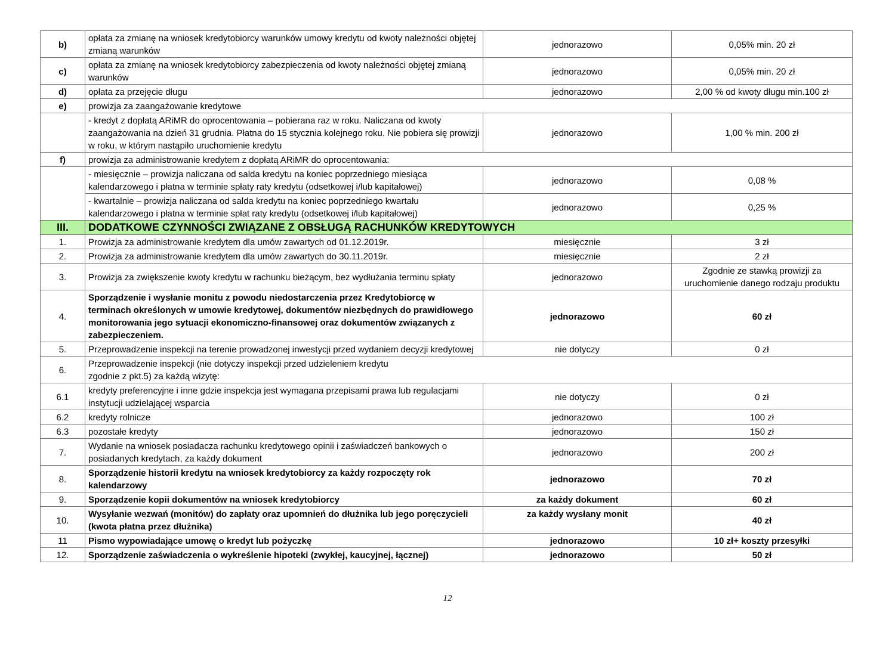| b) | opłata za zmianę na wniosek kredytobiorcy warunków umowy kredytu od kwoty należności objętej zmianą warunków | jednorazowo | 0,05% min. 20 zł |
| c) | opłata za zmianę na wniosek kredytobiorcy zabezpieczenia od kwoty należności objętej zmianą warunków | jednorazowo | 0,05% min. 20 zł |
| d) | opłata za przejęcie długu | jednorazowo | 2,00 % od kwoty długu min.100 zł |
| e) | prowizja za zaangażowanie kredytowe | | |
| | - kredyt z dopłatą ARiMR do oprocentowania – pobierana raz w roku. Naliczana od kwoty zaangażowania na dzień 31 grudnia. Płatna do 15 stycznia kolejnego roku. Nie pobiera się prowizji w roku, w którym nastąpiło uruchomienie kredytu | jednorazowo | 1,00 % min. 200 zł |
| f) | prowizja za administrowanie kredytem z dopłatą ARiMR do oprocentowania: | | |
| | - miesięcznie – prowizja naliczana od salda kredytu na koniec poprzedniego miesiąca kalendarzowego i płatna w terminie spłaty raty kredytu (odsetkowej i/lub kapitałowej) | jednorazowo | 0,08 % |
| | - kwartalnie – prowizja naliczana od salda kredytu na koniec poprzedniego kwartału kalendarzowego i płatna w terminie spłat raty kredytu (odsetkowej i/lub kapitałowej) | jednorazowo | 0,25 % |
| III. | DODATKOWE CZYNNOŚCI ZWIĄZANE Z OBSŁUGĄ RACHUNKÓW KREDYTOWYCH | | |
| 1. | Prowizja za administrowanie kredytem dla umów zawartych od 01.12.2019r. | miesięcznie | 3 zł |
| 2. | Prowizja za administrowanie kredytem dla umów zawartych do 30.11.2019r. | miesięcznie | 2 zł |
| 3. | Prowizja za zwiększenie kwoty kredytu w rachunku bieżącym, bez wydłużania terminu spłaty | jednorazowo | Zgodnie ze stawką prowizji za uruchomienie danego rodzaju produktu |
| 4. | Sporządzenie i wysłanie monitu z powodu niedostarczenia przez Kredytobiorcę w terminach określonych w umowie kredytowej, dokumentów niezbędnych do prawidłowego monitorowania jego sytuacji ekonomiczno-finansowej oraz dokumentów związanych z zabezpieczeniem. | jednorazowo | 60 zł |
| 5. | Przeprowadzenie inspekcji na terenie prowadzonej inwestycji przed wydaniem decyzji kredytowej | nie dotyczy | 0 zł |
| 6. | Przeprowadzenie inspekcji (nie dotyczy inspekcji przed udzieleniem kredytu zgodnie z pkt.5) za każdą wizytę: | | |
| 6.1 | kredyty preferencyjne i inne gdzie inspekcja jest wymagana przepisami prawa lub regulacjami instytucji udzielającej wsparcia | nie dotyczy | 0 zł |
| 6.2 | kredyty rolnicze | jednorazowo | 100 zł |
| 6.3 | pozostałe kredyty | jednorazowo | 150 zł |
| 7. | Wydanie na wniosek posiadacza rachunku kredytowego opinii i zaświadczeń bankowych o posiadanych kredytach, za każdy dokument | jednorazowo | 200 zł |
| 8. | Sporządzenie historii kredytu na wniosek kredytobiorcy za każdy rozpoczęty rok kalendarzowy | jednorazowo | 70 zł |
| 9. | Sporządzenie kopii dokumentów na wniosek kredytobiorcy | za każdy dokument | 60 zł |
| 10. | Wysyłanie wezwań (monitów) do zapłaty oraz upomnień do dłużnika lub jego poręczycieli (kwota płatna przez dłużnika) | za każdy wysłany monit | 40 zł |
| 11 | Pismo wypowiadające umowę o kredyt lub pożyczkę | jednorazowo | 10 zł+ koszty przesyłki |
| 12. | Sporządzenie zaświadczenia o wykreślenie hipoteki (zwykłej, kaucyjnej, łącznej) | jednorazowo | 50 zł |
12